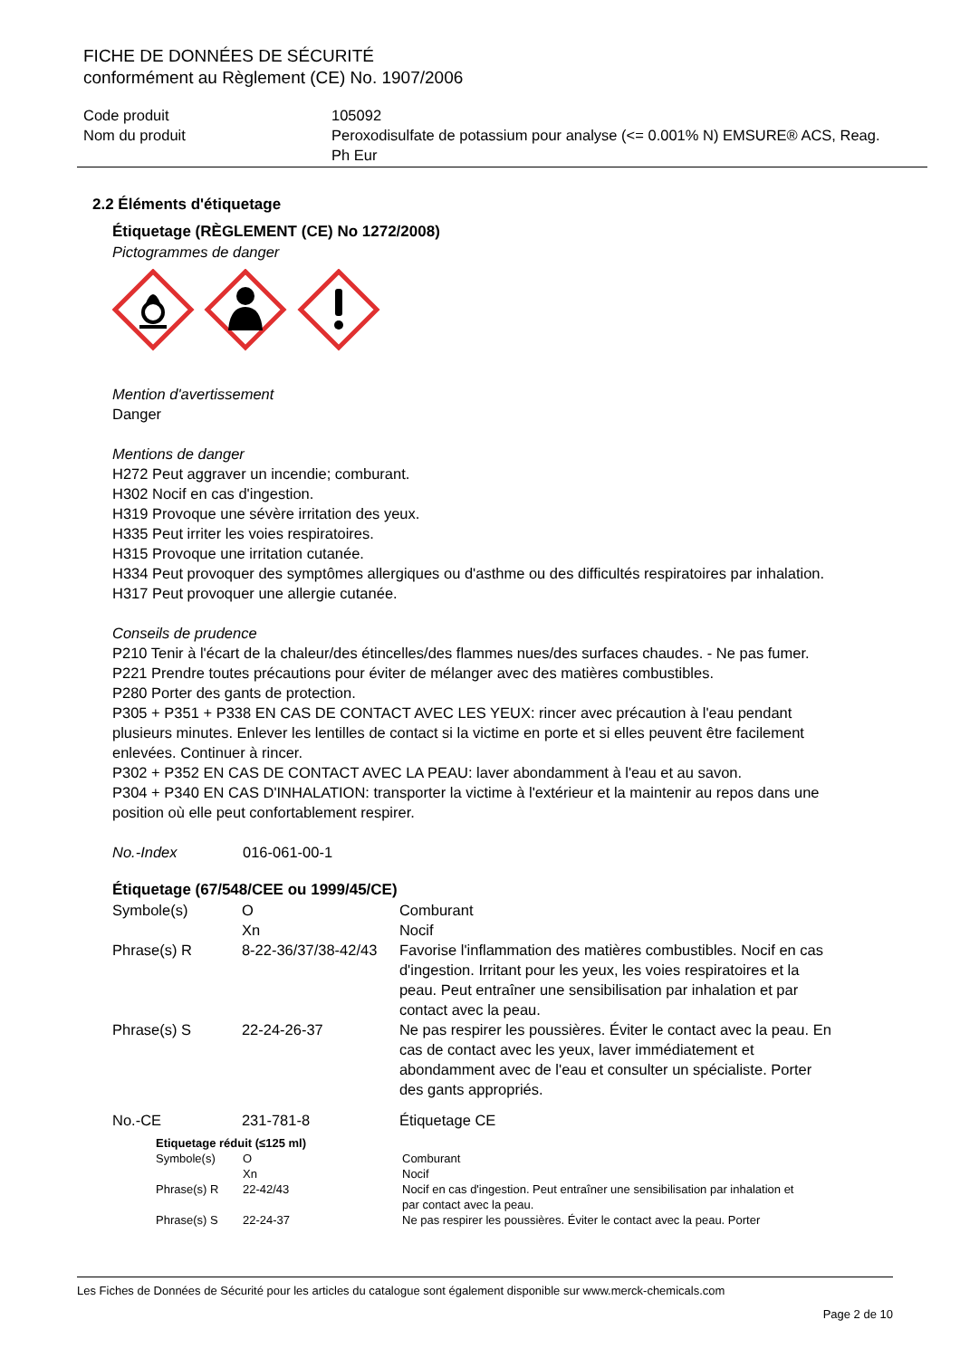FICHE DE DONNÉES DE SÉCURITÉ
conformément au Règlement (CE) No. 1907/2006
| Code produit | 105092 |
| Nom du produit | Peroxodisulfate de potassium pour analyse (<= 0.001% N) EMSURE® ACS, Reag. Ph Eur |
2.2 Éléments d'étiquetage
Étiquetage (RÈGLEMENT (CE) No 1272/2008)
Pictogrammes de danger
Mention d'avertissement
Danger
Mentions de danger
H272 Peut aggraver un incendie; comburant.
H302 Nocif en cas d'ingestion.
H319 Provoque une sévère irritation des yeux.
H335 Peut irriter les voies respiratoires.
H315 Provoque une irritation cutanée.
H334 Peut provoquer des symptômes allergiques ou d'asthme ou des difficultés respiratoires par inhalation.
H317 Peut provoquer une allergie cutanée.
Conseils de prudence
P210 Tenir à l'écart de la chaleur/des étincelles/des flammes nues/des surfaces chaudes. - Ne pas fumer.
P221 Prendre toutes précautions pour éviter de mélanger avec des matières combustibles.
P280 Porter des gants de protection.
P305 + P351 + P338 EN CAS DE CONTACT AVEC LES YEUX: rincer avec précaution à l'eau pendant plusieurs minutes. Enlever les lentilles de contact si la victime en porte et si elles peuvent être facilement enlevées. Continuer à rincer.
P302 + P352 EN CAS DE CONTACT AVEC LA PEAU: laver abondamment à l'eau et au savon.
P304 + P340 EN CAS D'INHALATION: transporter la victime à l'extérieur et la maintenir au repos dans une position où elle peut confortablement respirer.
| No.-Index | 016-061-00-1 |
Étiquetage (67/548/CEE ou 1999/45/CE)
| Symbole(s) | O Xn | Comburant Nocif |
| Phrase(s) R | 8-22-36/37/38-42/43 | Favorise l'inflammation des matières combustibles. Nocif en cas d'ingestion. Irritant pour les yeux, les voies respiratoires et la peau. Peut entraîner une sensibilisation par inhalation et par contact avec la peau. |
| Phrase(s) S | 22-24-26-37 | Ne pas respirer les poussières. Éviter le contact avec la peau. En cas de contact avec les yeux, laver immédiatement et abondamment avec de l'eau et consulter un spécialiste. Porter des gants appropriés. |
| No.-CE | 231-781-8 | Étiquetage CE |
Etiquetage réduit (≤125 ml)
| Symbole(s) | O Xn | Comburant Nocif |
| Phrase(s) R | 22-42/43 | Nocif en cas d'ingestion. Peut entraîner une sensibilisation par inhalation et par contact avec la peau. |
| Phrase(s) S | 22-24-37 | Ne pas respirer les poussières. Éviter le contact avec la peau. Porter |
Les Fiches de Données de Sécurité pour les articles du catalogue sont également disponible sur www.merck-chemicals.com
Page 2 de 10